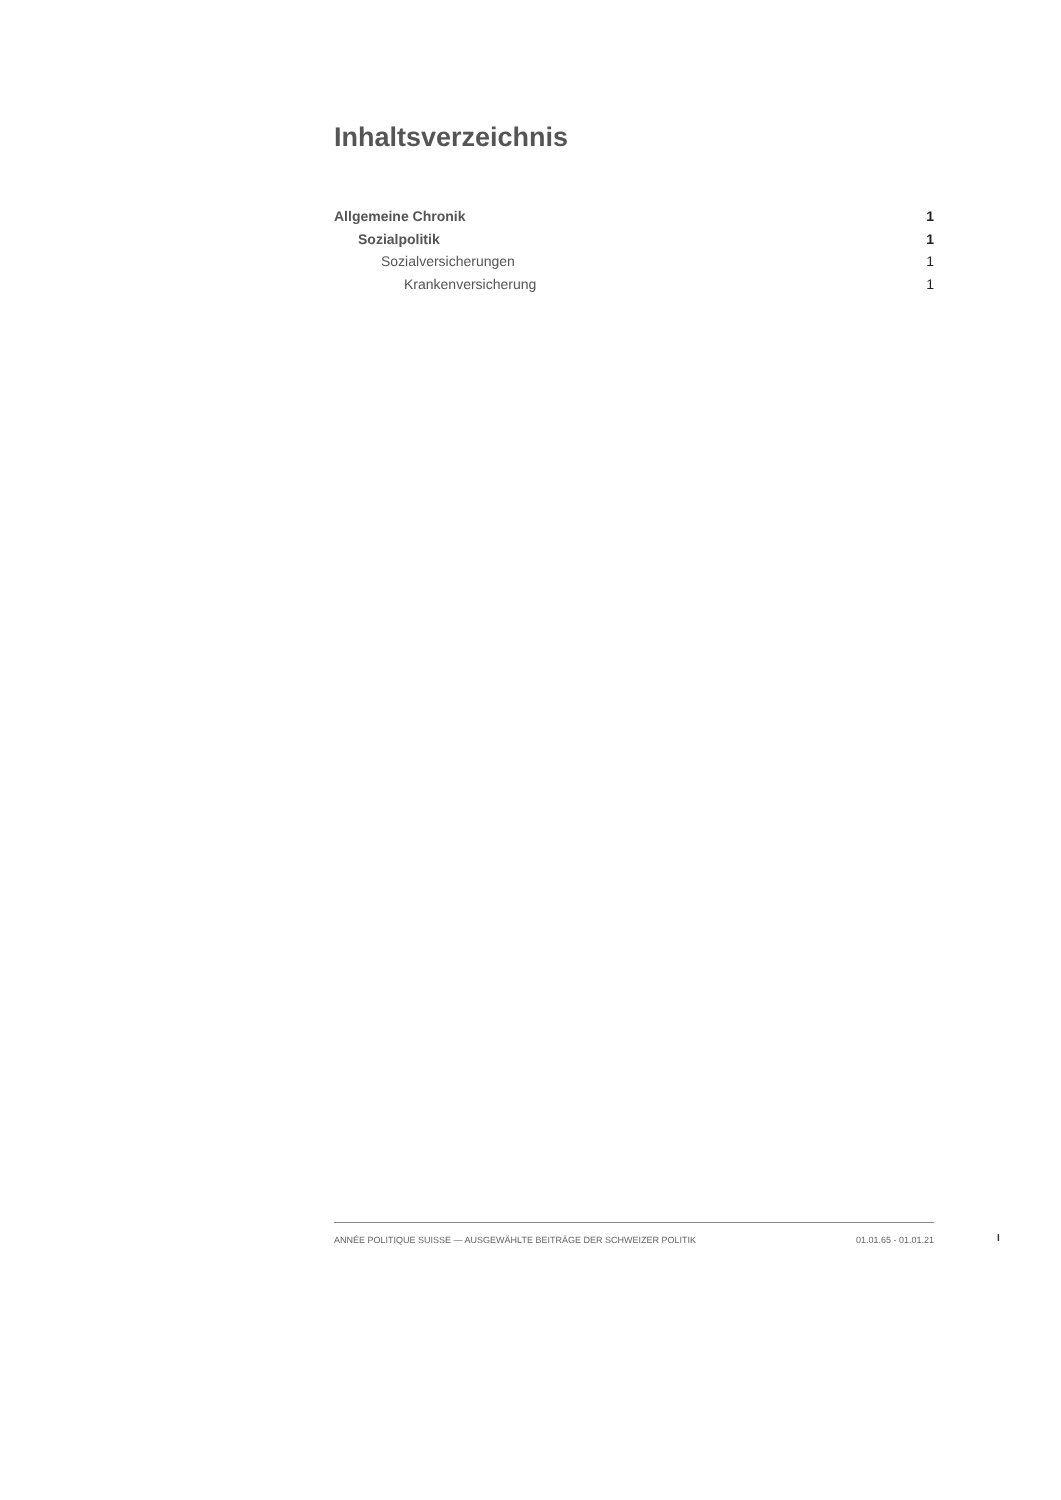Inhaltsverzeichnis
Allgemeine Chronik 1
Sozialpolitik 1
Sozialversicherungen 1
Krankenversicherung 1
ANNÉE POLITIQUE SUISSE — AUSGEWÄHLTE BEITRÄGE DER SCHWEIZER POLITIK 01.01.65 - 01.01.21
I